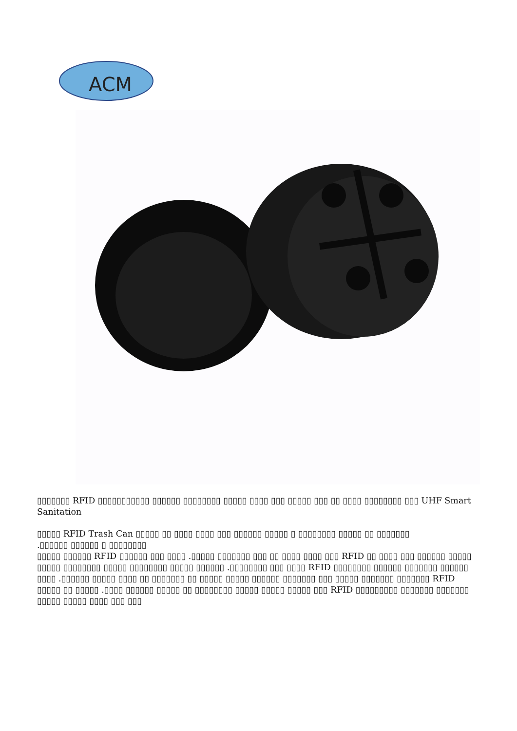ACM
▯▯▯▯▯▯▯ RFID ▯▯▯▯▯▯▯▯▯▯▯ ▯▯▯▯▯▯ ▯▯▯▯▯▯▯▯ ▯▯▯▯▯ ▯▯▯▯ ▯▯▯ ▯▯▯▯▯ ▯▯▯ ▯▯ ▯▯▯▯ ▯▯▯▯▯▯▯▯ ▯▯▯ UHF Smart Sanitation
▯▯▯▯▯ RFID Trash Can ▯▯▯▯▯ ▯▯ ▯▯▯▯ ▯▯▯▯ ▯▯▯ ▯▯▯▯▯▯ ▯▯▯▯▯ ▯ ▯▯▯▯▯▯▯▯ ▯▯▯▯▯ ▯▯ ▯▯▯▯▯▯▯
.▯▯▯▯▯▯ ▯▯▯▯▯▯ ▯ ▯▯▯▯▯▯▯▯
▯▯▯▯▯ ▯▯▯▯▯▯ RFID ▯▯▯▯▯▯ ▯▯▯ ▯▯▯▯ .▯▯▯▯▯ ▯▯▯▯▯▯▯ ▯▯▯ ▯▯ ▯▯▯▯ ▯▯▯▯ ▯▯▯ RFID ▯▯ ▯▯▯▯ ▯▯▯ ▯▯▯▯▯▯ ▯▯▯▯▯ ▯▯▯▯▯ ▯▯▯▯▯▯▯▯ ▯▯▯▯▯ ▯▯▯▯▯▯▯▯ ▯▯▯▯▯ ▯▯▯▯▯▯ .▯▯▯▯▯▯▯▯ ▯▯▯ ▯▯▯▯ RFID ▯▯▯▯▯▯▯▯ ▯▯▯▯▯▯ ▯▯▯▯▯▯▯ ▯▯▯▯▯▯ ▯▯▯▯ .▯▯▯▯▯▯ ▯▯▯▯▯ ▯▯▯▯ ▯▯ ▯▯▯▯▯▯▯ ▯▯ ▯▯▯▯▯ ▯▯▯▯▯ ▯▯▯▯▯▯ ▯▯▯▯▯▯▯ ▯▯▯ ▯▯▯▯▯ ▯▯▯▯▯▯▯ ▯▯▯▯▯▯▯ RFID ▯▯▯▯▯ ▯▯ ▯▯▯▯▯ .▯▯▯▯ ▯▯▯▯▯▯ ▯▯▯▯▯ ▯▯ ▯▯▯▯▯▯▯▯ ▯▯▯▯▯ ▯▯▯▯▯ ▯▯▯▯▯ ▯▯▯ RFID ▯▯▯▯▯▯▯▯▯ ▯▯▯▯▯▯▯ ▯▯▯▯▯▯▯ ▯▯▯▯▯ ▯▯▯▯▯ ▯▯▯▯ ▯▯▯ ▯▯▯